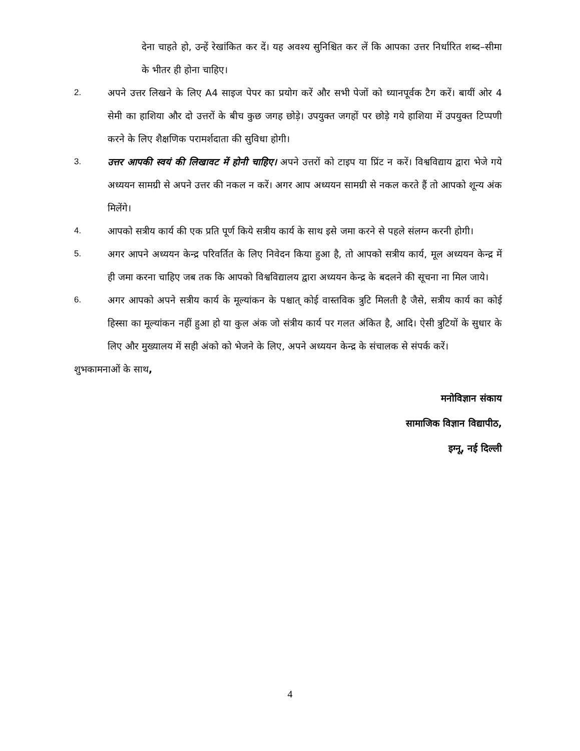देना चाहते हो, उन्हें रेखांकित कर दें। यह अवश्य सुनिश्चित कर लें कि आपका उत्तर निर्धारित शब्द–सीमा के भीतर ही होना चाहिए।
2. अपने उत्तर लिखने के लिए A4 साइज पेपर का प्रयोग करें और सभी पेजों को ध्यानपूर्वक टैग करें। बायीं ओर 4 सेमी का हाशिया और दो उत्तरों के बीच कुछ जगह छोड़े। उपयुक्त जगहों पर छोड़े गये हाशिया में उपयुक्त टिप्पणी करने के लिए शैक्षणिक परामर्शदाता की सुविधा होगी।
3. उत्तर आपकी स्वयं की लिखावट में होनी चाहिए। अपने उत्तरों को टाइप या प्रिंट न करें। विश्वविद्याय द्वारा भेजे गये अध्ययन सामग्री से अपने उत्तर की नकल न करें। अगर आप अध्ययन सामग्री से नकल करते हैं तो आपको शून्य अंक मिलेंगे।
4. आपको सत्रीय कार्य की एक प्रति पूर्ण किये सत्रीय कार्य के साथ इसे जमा करने से पहले संलग्न करनी होगी।
5. अगर आपने अध्ययन केन्द्र परिवर्तित के लिए निवेदन किया हुआ है, तो आपको सत्रीय कार्य, मूल अध्ययन केन्द्र में ही जमा करना चाहिए जब तक कि आपको विश्वविद्यालय द्वारा अध्ययन केन्द्र के बदलने की सूचना ना मिल जाये।
6. अगर आपको अपने सत्रीय कार्य के मूल्यांकन के पश्चात् कोई वास्तविक त्रुटि मिलती है जैसे, सत्रीय कार्य का कोई हिस्सा का मूल्यांकन नहीं हुआ हो या कुल अंक जो संत्रीय कार्य पर गलत अंकित है, आदि। ऐसी त्रुटियों के सुधार के लिए और मुख्यालय में सही अंको को भेजने के लिए, अपने अध्ययन केन्द्र के संचालक से संपर्क करें।
शुभकामनाओं के साथ,
मनोविज्ञान संकाय
सामाजिक विज्ञान विद्यापीठ,
इग्नू, नई दिल्ली
4